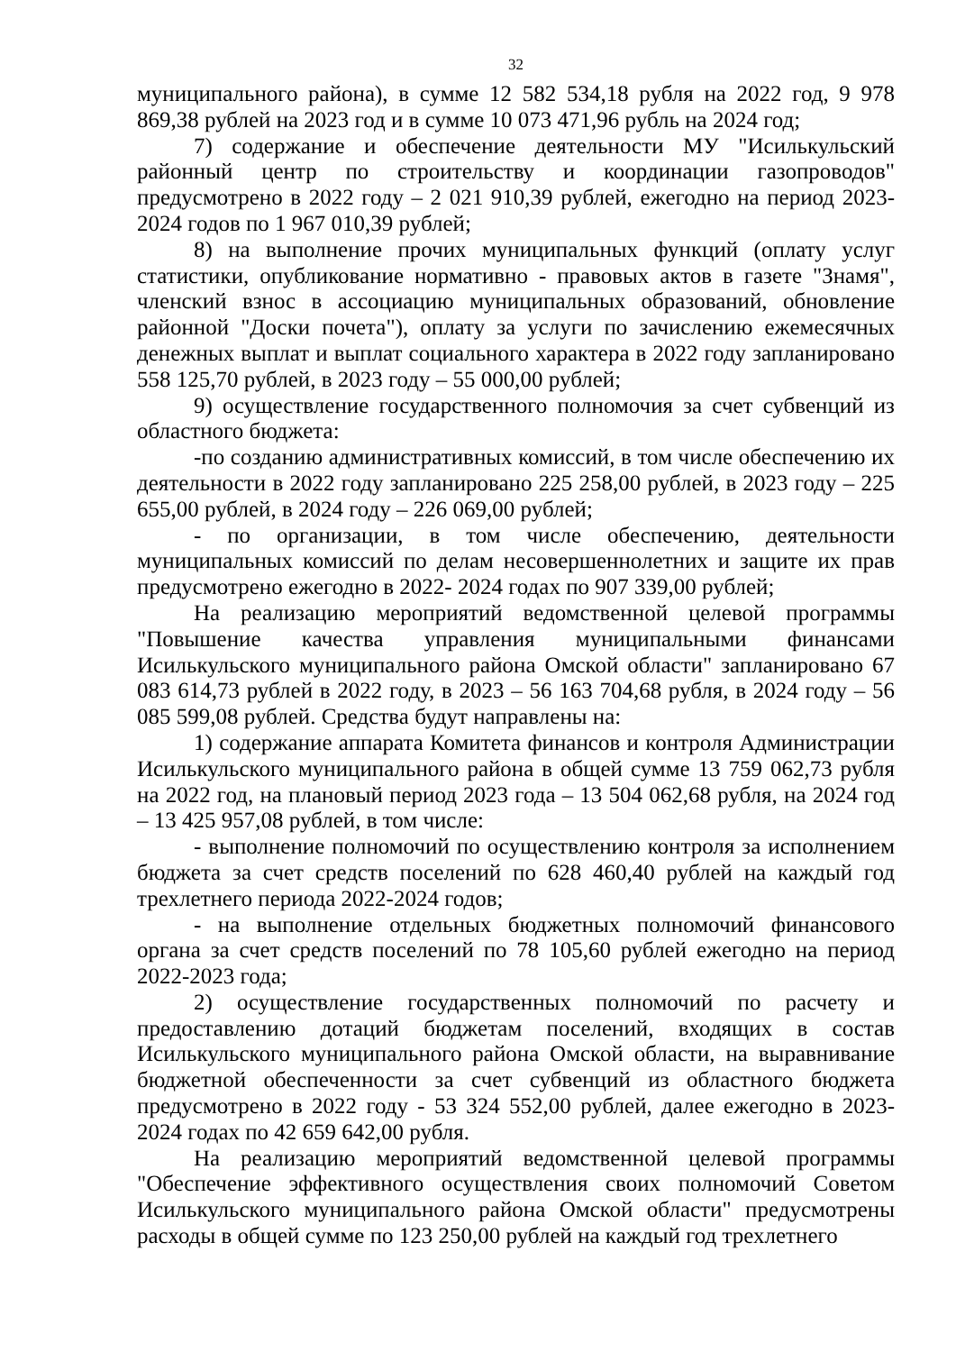32
муниципального района), в сумме 12 582 534,18 рубля на 2022 год, 9 978 869,38 рублей на 2023 год и в сумме 10 073 471,96 рубль на 2024 год;
7) содержание и обеспечение деятельности МУ "Исилькульский районный центр по строительству и координации газопроводов" предусмотрено в 2022 году – 2 021 910,39 рублей, ежегодно на период 2023-2024 годов по 1 967 010,39 рублей;
8) на выполнение прочих муниципальных функций (оплату услуг статистики, опубликование нормативно - правовых актов в газете "Знамя", членский взнос в ассоциацию муниципальных образований, обновление районной "Доски почета"), оплату за услуги по зачислению ежемесячных денежных выплат и выплат социального характера в 2022 году запланировано 558 125,70 рублей, в 2023 году – 55 000,00 рублей;
9) осуществление государственного полномочия за счет субвенций из областного бюджета:
-по созданию административных комиссий, в том числе обеспечению их деятельности в 2022 году запланировано 225 258,00 рублей, в 2023 году – 225 655,00 рублей, в 2024 году – 226 069,00 рублей;
- по организации, в том числе обеспечению, деятельности муниципальных комиссий по делам несовершеннолетних и защите их прав предусмотрено ежегодно в 2022- 2024 годах по 907 339,00 рублей;
На реализацию мероприятий ведомственной целевой программы "Повышение качества управления муниципальными финансами Исилькульского муниципального района Омской области" запланировано 67 083 614,73 рублей в 2022 году, в 2023 – 56 163 704,68 рубля, в 2024 году – 56 085 599,08 рублей. Средства будут направлены на:
1) содержание аппарата Комитета финансов и контроля Администрации Исилькульского муниципального района в общей сумме 13 759 062,73 рубля на 2022 год, на плановый период 2023 года – 13 504 062,68 рубля, на 2024 год – 13 425 957,08 рублей, в том числе:
- выполнение полномочий по осуществлению контроля за исполнением бюджета за счет средств поселений по 628 460,40 рублей на каждый год трехлетнего периода 2022-2024 годов;
- на выполнение отдельных бюджетных полномочий финансового органа за счет средств поселений по 78 105,60 рублей ежегодно на период 2022-2023 года;
2) осуществление государственных полномочий по расчету и предоставлению дотаций бюджетам поселений, входящих в состав Исилькульского муниципального района Омской области, на выравнивание бюджетной обеспеченности за счет субвенций из областного бюджета предусмотрено в 2022 году - 53 324 552,00 рублей, далее ежегодно в 2023-2024 годах по 42 659 642,00 рубля.
На реализацию мероприятий ведомственной целевой программы "Обеспечение эффективного осуществления своих полномочий Советом Исилькульского муниципального района Омской области" предусмотрены расходы в общей сумме по 123 250,00 рублей на каждый год трехлетнего